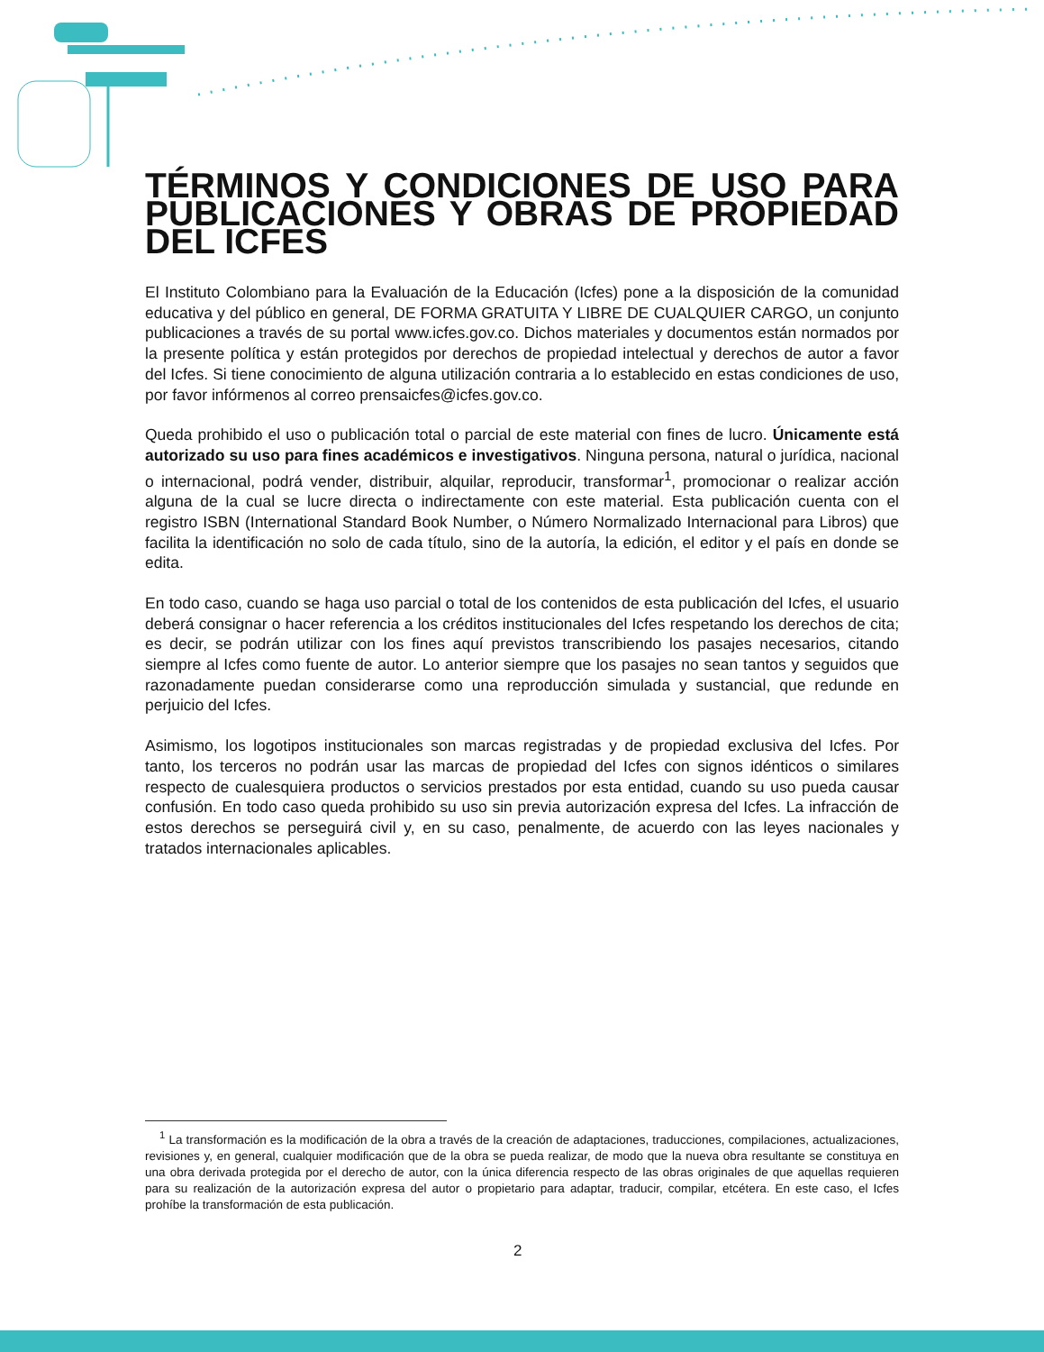TÉRMINOS Y CONDICIONES DE USO PARA PUBLICACIONES Y OBRAS DE PROPIEDAD DEL ICFES
El Instituto Colombiano para la Evaluación de la Educación (Icfes) pone a la disposición de la comunidad educativa y del público en general, DE FORMA GRATUITA Y LIBRE DE CUALQUIER CARGO, un conjunto publicaciones a través de su portal www.icfes.gov.co. Dichos materiales y documentos están normados por la presente política y están protegidos por derechos de propiedad intelectual y derechos de autor a favor del Icfes. Si tiene conocimiento de alguna utilización contraria a lo establecido en estas condiciones de uso, por favor infórmenos al correo prensaicfes@icfes.gov.co.
Queda prohibido el uso o publicación total o parcial de este material con fines de lucro. Únicamente está autorizado su uso para fines académicos e investigativos. Ninguna persona, natural o jurídica, nacional o internacional, podrá vender, distribuir, alquilar, reproducir, transformar<sup>1</sup>, promocionar o realizar acción alguna de la cual se lucre directa o indirectamente con este material. Esta publicación cuenta con el registro ISBN (International Standard Book Number, o Número Normalizado Internacional para Libros) que facilita la identificación no solo de cada título, sino de la autoría, la edición, el editor y el país en donde se edita.
En todo caso, cuando se haga uso parcial o total de los contenidos de esta publicación del Icfes, el usuario deberá consignar o hacer referencia a los créditos institucionales del Icfes respetando los derechos de cita; es decir, se podrán utilizar con los fines aquí previstos transcribiendo los pasajes necesarios, citando siempre al Icfes como fuente de autor. Lo anterior siempre que los pasajes no sean tantos y seguidos que razonadamente puedan considerarse como una reproducción simulada y sustancial, que redunde en perjuicio del Icfes.
Asimismo, los logotipos institucionales son marcas registradas y de propiedad exclusiva del Icfes. Por tanto, los terceros no podrán usar las marcas de propiedad del Icfes con signos idénticos o similares respecto de cualesquiera productos o servicios prestados por esta entidad, cuando su uso pueda causar confusión. En todo caso queda prohibido su uso sin previa autorización expresa del Icfes. La infracción de estos derechos se perseguirá civil y, en su caso, penalmente, de acuerdo con las leyes nacionales y tratados internacionales aplicables.
<sup>1</sup> La transformación es la modificación de la obra a través de la creación de adaptaciones, traducciones, compilaciones, actualizaciones, revisiones y, en general, cualquier modificación que de la obra se pueda realizar, de modo que la nueva obra resultante se constituya en una obra derivada protegida por el derecho de autor, con la única diferencia respecto de las obras originales de que aquellas requieren para su realización de la autorización expresa del autor o propietario para adaptar, traducir, compilar, etcétera. En este caso, el Icfes prohíbe la transformación de esta publicación.
2